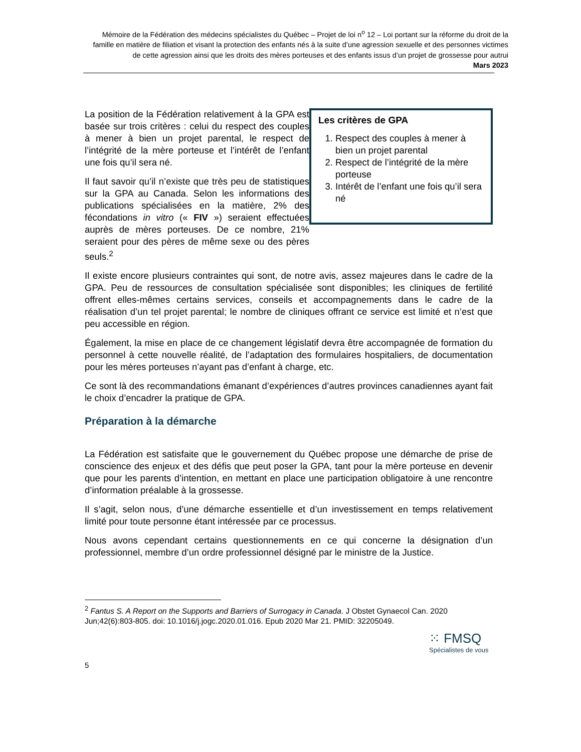Mémoire de la Fédération des médecins spécialistes du Québec – Projet de loi n<sup>o</sup> 12 – Loi portant sur la réforme du droit de la famille en matière de filiation et visant la protection des enfants nés à la suite d’une agression sexuelle et des personnes victimes de cette agression ainsi que les droits des mères porteuses et des enfants issus d’un projet de grossesse pour autrui
Mars 2023
La position de la Fédération relativement à la GPA est basée sur trois critères : celui du respect des couples à mener à bien un projet parental, le respect de l’intégrité de la mère porteuse et l’intérêt de l’enfant une fois qu’il sera né.
Il faut savoir qu’il n’existe que très peu de statistiques sur la GPA au Canada. Selon les informations des publications spécialisées en la matière, 2% des fécondations in vitro (« FIV ») seraient effectuées auprès de mères porteuses. De ce nombre, 21% seraient pour des pères de même sexe ou des pères seuls.<sup>2</sup>
Les critères de GPA
1. Respect des couples à mener à bien un projet parental
2. Respect de l’intégrité de la mère porteuse
3. Intérêt de l’enfant une fois qu’il sera né
Il existe encore plusieurs contraintes qui sont, de notre avis, assez majeures dans le cadre de la GPA. Peu de ressources de consultation spécialisée sont disponibles; les cliniques de fertilité offrent elles-mêmes certains services, conseils et accompagnements dans le cadre de la réalisation d’un tel projet parental; le nombre de cliniques offrant ce service est limité et n’est que peu accessible en région.
Également, la mise en place de ce changement législatif devra être accompagnée de formation du personnel à cette nouvelle réalité, de l’adaptation des formulaires hospitaliers, de documentation pour les mères porteuses n’ayant pas d’enfant à charge, etc.
Ce sont là des recommandations émanant d’expériences d’autres provinces canadiennes ayant fait le choix d’encadrer la pratique de GPA.
Préparation à la démarche
La Fédération est satisfaite que le gouvernement du Québec propose une démarche de prise de conscience des enjeux et des défis que peut poser la GPA, tant pour la mère porteuse en devenir que pour les parents d’intention, en mettant en place une participation obligatoire à une rencontre d’information préalable à la grossesse.
Il s’agit, selon nous, d’une démarche essentielle et d’un investissement en temps relativement limité pour toute personne étant intéressée par ce processus.
Nous avons cependant certains questionnements en ce qui concerne la désignation d’un professionnel, membre d’un ordre professionnel désigné par le ministre de la Justice.
<sup>2</sup> Fantus S. A Report on the Supports and Barriers of Surrogacy in Canada. J Obstet Gynaecol Can. 2020 Jun;42(6):803-805. doi: 10.1016/j.jogc.2020.01.016. Epub 2020 Mar 21. PMID: 32205049.
⁙ FMSQ
Spécialistes de vous
5